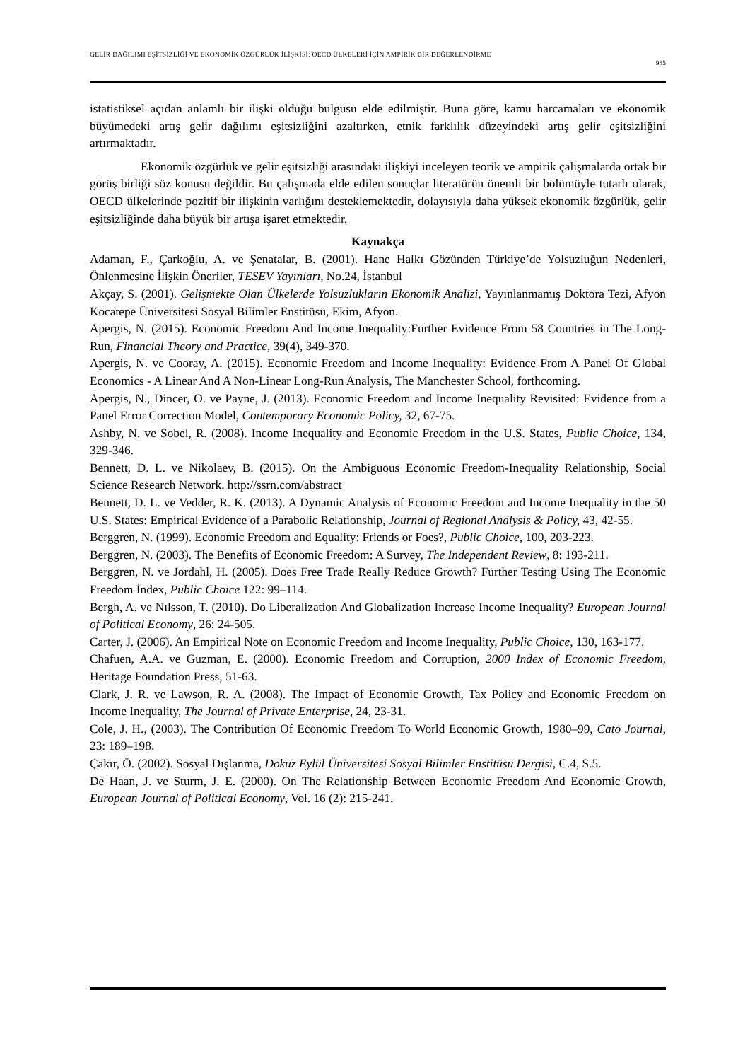GELİR DAĞILIMI EŞİTSİZLİĞİ VE EKONOMİK ÖZGÜRLÜK İLİŞKİSİ: OECD ÜLKELERİ İÇİN AMPİRİK BİR DEĞERLENDİRME
935
istatistiksel açıdan anlamlı bir ilişki olduğu bulgusu elde edilmiştir. Buna göre, kamu harcamaları ve ekonomik büyümedeki artış gelir dağılımı eşitsizliğini azaltırken, etnik farklılık düzeyindeki artış gelir eşitsizliğini artırmaktadır.
Ekonomik özgürlük ve gelir eşitsizliği arasındaki ilişkiyi inceleyen teorik ve ampirik çalışmalarda ortak bir görüş birliği söz konusu değildir. Bu çalışmada elde edilen sonuçlar literatürün önemli bir bölümüyle tutarlı olarak, OECD ülkelerinde pozitif bir ilişkinin varlığını desteklemektedir, dolayısıyla daha yüksek ekonomik özgürlük, gelir eşitsizliğinde daha büyük bir artışa işaret etmektedir.
Kaynakça
Adaman, F., Çarkoğlu, A. ve Şenatalar, B. (2001). Hane Halkı Gözünden Türkiye’de Yolsuzluğun Nedenleri, Önlenmesine İlişkin Öneriler, TESEV Yayınları, No.24, İstanbul
Akçay, S. (2001). Gelişmekte Olan Ülkelerde Yolsuzlukların Ekonomik Analizi, Yayınlanmamış Doktora Tezi, Afyon Kocatepe Üniversitesi Sosyal Bilimler Enstitüsü, Ekim, Afyon.
Apergis, N. (2015). Economic Freedom And Income Inequality:Further Evidence From 58 Countries in The Long-Run, Financial Theory and Practice, 39(4), 349-370.
Apergis, N. ve Cooray, A. (2015). Economic Freedom and Income Inequality: Evidence From A Panel Of Global Economics - A Linear And A Non-Linear Long-Run Analysis, The Manchester School, forthcoming.
Apergis, N., Dincer, O. ve Payne, J. (2013). Economic Freedom and Income Inequality Revisited: Evidence from a Panel Error Correction Model, Contemporary Economic Policy, 32, 67-75.
Ashby, N. ve Sobel, R. (2008). Income Inequality and Economic Freedom in the U.S. States, Public Choice, 134, 329-346.
Bennett, D. L. ve Nikolaev, B. (2015). On the Ambiguous Economic Freedom-Inequality Relationship, Social Science Research Network. http://ssrn.com/abstract
Bennett, D. L. ve Vedder, R. K. (2013). A Dynamic Analysis of Economic Freedom and Income Inequality in the 50 U.S. States: Empirical Evidence of a Parabolic Relationship, Journal of Regional Analysis & Policy, 43, 42-55.
Berggren, N. (1999). Economic Freedom and Equality: Friends or Foes?, Public Choice, 100, 203-223.
Berggren, N. (2003). The Benefits of Economic Freedom: A Survey, The Independent Review, 8: 193-211.
Berggren, N. ve Jordahl, H. (2005). Does Free Trade Really Reduce Growth? Further Testing Using The Economic Freedom İndex, Public Choice 122: 99–114.
Bergh, A. ve Nılsson, T. (2010). Do Liberalization And Globalization Increase Income Inequality? European Journal of Political Economy, 26: 24-505.
Carter, J. (2006). An Empirical Note on Economic Freedom and Income Inequality, Public Choice, 130, 163-177.
Chafuen, A.A. ve Guzman, E. (2000). Economic Freedom and Corruption, 2000 Index of Economic Freedom, Heritage Foundation Press, 51-63.
Clark, J. R. ve Lawson, R. A. (2008). The Impact of Economic Growth, Tax Policy and Economic Freedom on Income Inequality, The Journal of Private Enterprise, 24, 23-31.
Cole, J. H., (2003). The Contribution Of Economic Freedom To World Economic Growth, 1980–99, Cato Journal, 23: 189–198.
Çakır, Ö. (2002). Sosyal Dışlanma, Dokuz Eylül Üniversitesi Sosyal Bilimler Enstitüsü Dergisi, C.4, S.5.
De Haan, J. ve Sturm, J. E. (2000). On The Relationship Between Economic Freedom And Economic Growth, European Journal of Political Economy, Vol. 16 (2): 215-241.